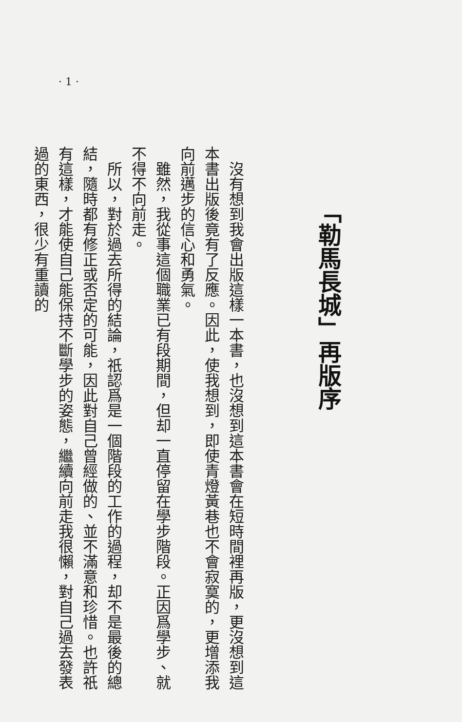· 1 ·
「勒馬長城」再版序
　沒有想到我會出版這樣一本書，也沒想到這本書會在短時間裡再版，更沒想到這本書出版後竟有了反應。因此，使我想到，即使青燈黃巷也不會寂寞的，更增添我向前邁步的信心和勇氣。
　雖然，我從事這個職業已有段期間，但却一直停留在學步階段。正因爲學步、就不得不向前走。
　所以，對於過去所得的結論，祇認爲是一個階段的工作的過程，却不是最後的總結，隨時都有修正或否定的可能，因此對自己曾經做的、並不滿意和珍惜。也許祇有這樣，才能使自己能保持不斷學步的姿態，繼續向前走我很懶，對自己過去發表過的東西，很少有重讀的